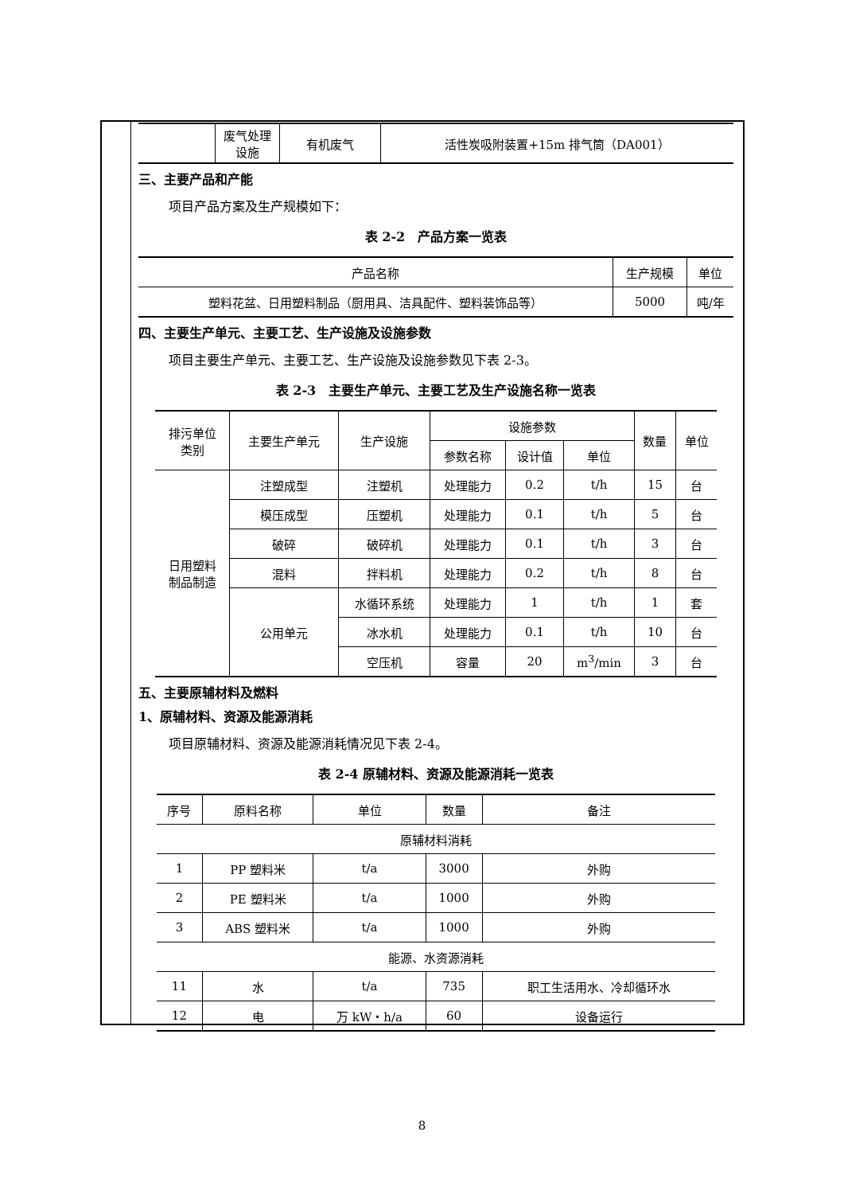| | 废气处理 设施 | 有机废气 | 活性炭吸附装置+15m 排气筒（DA001） |
三、主要产品和产能
项目产品方案及生产规模如下：
表 2-2　产品方案一览表
| 产品名称 | 生产规模 | 单位 |
| --- | --- | --- |
| 塑料花盆、日用塑料制品（厨用具、洁具配件、塑料装饰品等） | 5000 | 吨/年 |
四、主要生产单元、主要工艺、生产设施及设施参数
项目主要生产单元、主要工艺、生产设施及设施参数见下表 2-3。
表 2-3　主要生产单元、主要工艺及生产设施名称一览表
| 排污单位 类别 | 主要生产单元 | 生产设施 | 设施参数 | | | 数量 | 单位 |
| --- | --- | --- | --- | --- | --- | --- | --- |
| | | | 参数名称 | 设计值 | 单位 | | |
| 日用塑料 制品制造 | 注塑成型 | 注塑机 | 处理能力 | 0.2 | t/h | 15 | 台 |
| | 模压成型 | 压塑机 | 处理能力 | 0.1 | t/h | 5 | 台 |
| | 破碎 | 破碎机 | 处理能力 | 0.1 | t/h | 3 | 台 |
| | 混料 | 拌料机 | 处理能力 | 0.2 | t/h | 8 | 台 |
| | 公用单元 | 水循环系统 | 处理能力 | 1 | t/h | 1 | 套 |
| | | 冰水机 | 处理能力 | 0.1 | t/h | 10 | 台 |
| | | 空压机 | 容量 | 20 | m<sup>3</sup>/min | 3 | 台 |
五、主要原辅材料及燃料
1、原辅材料、资源及能源消耗
项目原辅材料、资源及能源消耗情况见下表 2-4。
表 2-4 原辅材料、资源及能源消耗一览表
| 序号 | 原料名称 | 单位 | 数量 | 备注 |
| --- | --- | --- | --- | --- |
| 原辅材料消耗 | | | | |
| 1 | PP 塑料米 | t/a | 3000 | 外购 |
| 2 | PE 塑料米 | t/a | 1000 | 外购 |
| 3 | ABS 塑料米 | t/a | 1000 | 外购 |
| 能源、水资源消耗 | | | | |
| 11 | 水 | t/a | 735 | 职工生活用水、冷却循环水 |
| 12 | 电 | 万 kW・h/a | 60 | 设备运行 |
8